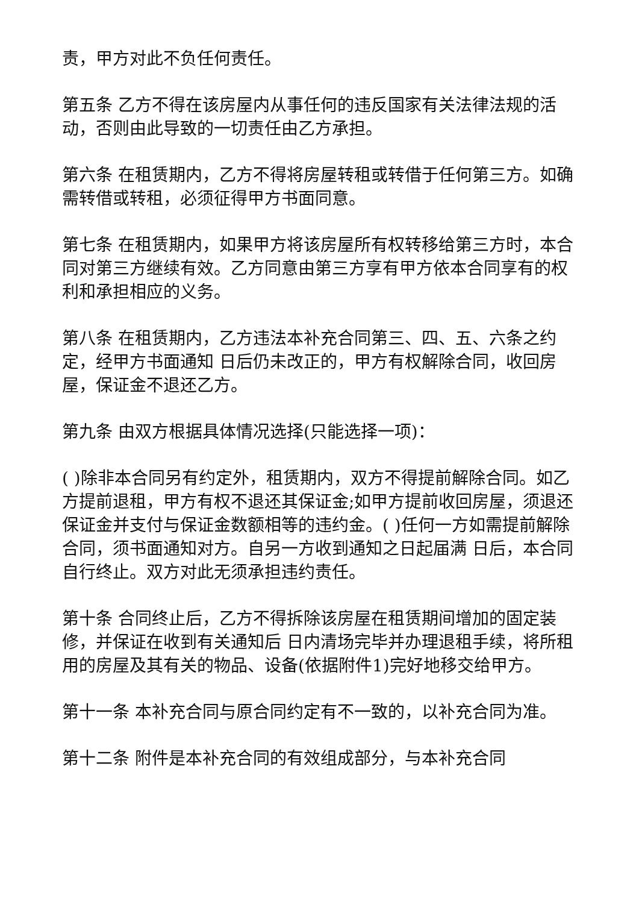责，甲方对此不负任何责任。
第五条 乙方不得在该房屋内从事任何的违反国家有关法律法规的活动，否则由此导致的一切责任由乙方承担。
第六条 在租赁期内，乙方不得将房屋转租或转借于任何第三方。如确需转借或转租，必须征得甲方书面同意。
第七条 在租赁期内，如果甲方将该房屋所有权转移给第三方时，本合同对第三方继续有效。乙方同意由第三方享有甲方依本合同享有的权利和承担相应的义务。
第八条 在租赁期内，乙方违法本补充合同第三、四、五、六条之约定，经甲方书面通知 日后仍未改正的，甲方有权解除合同，收回房屋，保证金不退还乙方。
第九条 由双方根据具体情况选择(只能选择一项)：
( )除非本合同另有约定外，租赁期内，双方不得提前解除合同。如乙方提前退租，甲方有权不退还其保证金;如甲方提前收回房屋，须退还保证金并支付与保证金数额相等的违约金。( )任何一方如需提前解除合同，须书面通知对方。自另一方收到通知之日起届满 日后，本合同自行终止。双方对此无须承担违约责任。
第十条 合同终止后，乙方不得拆除该房屋在租赁期间增加的固定装修，并保证在收到有关通知后 日内清场完毕并办理退租手续，将所租用的房屋及其有关的物品、设备(依据附件1)完好地移交给甲方。
第十一条 本补充合同与原合同约定有不一致的，以补充合同为准。
第十二条 附件是本补充合同的有效组成部分，与本补充合同